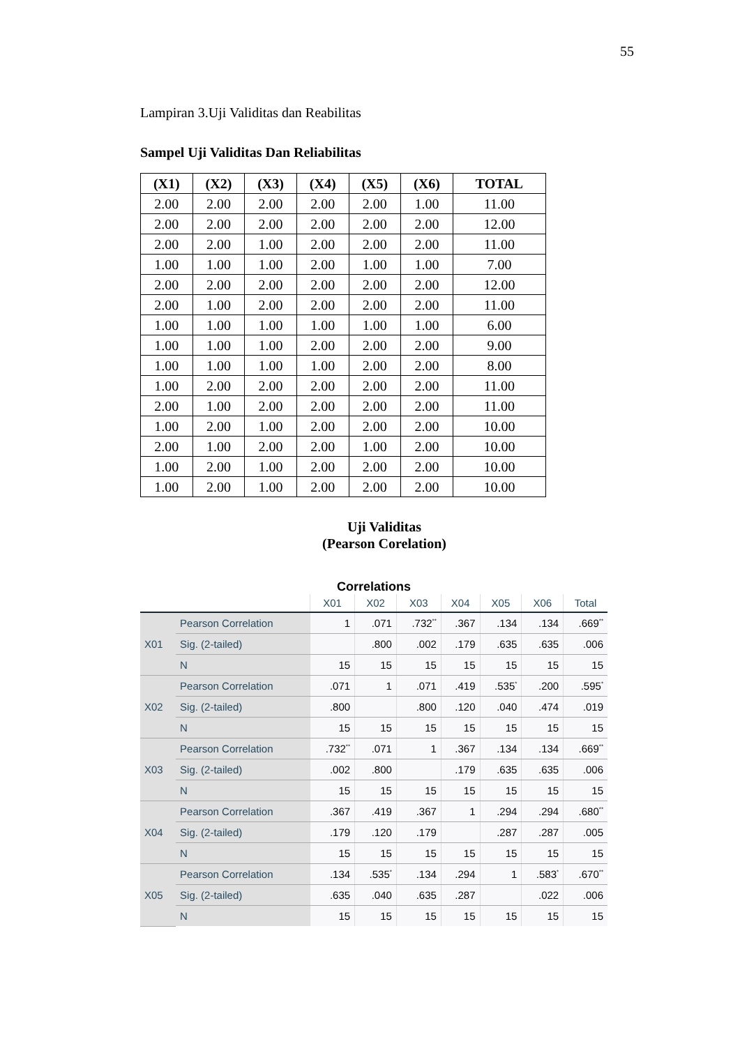55
Lampiran 3.Uji Validitas dan Reabilitas
Sampel Uji Validitas Dan Reliabilitas
| (X1) | (X2) | (X3) | (X4) | (X5) | (X6) | TOTAL |
| --- | --- | --- | --- | --- | --- | --- |
| 2.00 | 2.00 | 2.00 | 2.00 | 2.00 | 1.00 | 11.00 |
| 2.00 | 2.00 | 2.00 | 2.00 | 2.00 | 2.00 | 12.00 |
| 2.00 | 2.00 | 1.00 | 2.00 | 2.00 | 2.00 | 11.00 |
| 1.00 | 1.00 | 1.00 | 2.00 | 1.00 | 1.00 | 7.00 |
| 2.00 | 2.00 | 2.00 | 2.00 | 2.00 | 2.00 | 12.00 |
| 2.00 | 1.00 | 2.00 | 2.00 | 2.00 | 2.00 | 11.00 |
| 1.00 | 1.00 | 1.00 | 1.00 | 1.00 | 1.00 | 6.00 |
| 1.00 | 1.00 | 1.00 | 2.00 | 2.00 | 2.00 | 9.00 |
| 1.00 | 1.00 | 1.00 | 1.00 | 2.00 | 2.00 | 8.00 |
| 1.00 | 2.00 | 2.00 | 2.00 | 2.00 | 2.00 | 11.00 |
| 2.00 | 1.00 | 2.00 | 2.00 | 2.00 | 2.00 | 11.00 |
| 1.00 | 2.00 | 1.00 | 2.00 | 2.00 | 2.00 | 10.00 |
| 2.00 | 1.00 | 2.00 | 2.00 | 1.00 | 2.00 | 10.00 |
| 1.00 | 2.00 | 1.00 | 2.00 | 2.00 | 2.00 | 10.00 |
| 1.00 | 2.00 | 1.00 | 2.00 | 2.00 | 2.00 | 10.00 |
Uji Validitas
(Pearson Corelation)
Correlations
| | | X01 | X02 | X03 | X04 | X05 | X06 | Total |
| --- | --- | --- | --- | --- | --- | --- | --- | --- |
| X01 | Pearson Correlation | 1 | .071 | .732<sup>**</sup> | .367 | .134 | .134 | .669<sup>**</sup> |
| | Sig. (2-tailed) | | .800 | .002 | .179 | .635 | .635 | .006 |
| | N | 15 | 15 | 15 | 15 | 15 | 15 | 15 |
| X02 | Pearson Correlation | .071 | 1 | .071 | .419 | .535<sup>*</sup> | .200 | .595<sup>*</sup> |
| | Sig. (2-tailed) | .800 | | .800 | .120 | .040 | .474 | .019 |
| | N | 15 | 15 | 15 | 15 | 15 | 15 | 15 |
| X03 | Pearson Correlation | .732<sup>**</sup> | .071 | 1 | .367 | .134 | .134 | .669<sup>**</sup> |
| | Sig. (2-tailed) | .002 | .800 | | .179 | .635 | .635 | .006 |
| | N | 15 | 15 | 15 | 15 | 15 | 15 | 15 |
| X04 | Pearson Correlation | .367 | .419 | .367 | 1 | .294 | .294 | .680<sup>**</sup> |
| | Sig. (2-tailed) | .179 | .120 | .179 | | .287 | .287 | .005 |
| | N | 15 | 15 | 15 | 15 | 15 | 15 | 15 |
| X05 | Pearson Correlation | .134 | .535<sup>*</sup> | .134 | .294 | 1 | .583<sup>*</sup> | .670<sup>**</sup> |
| | Sig. (2-tailed) | .635 | .040 | .635 | .287 | | .022 | .006 |
| | N | 15 | 15 | 15 | 15 | 15 | 15 | 15 |